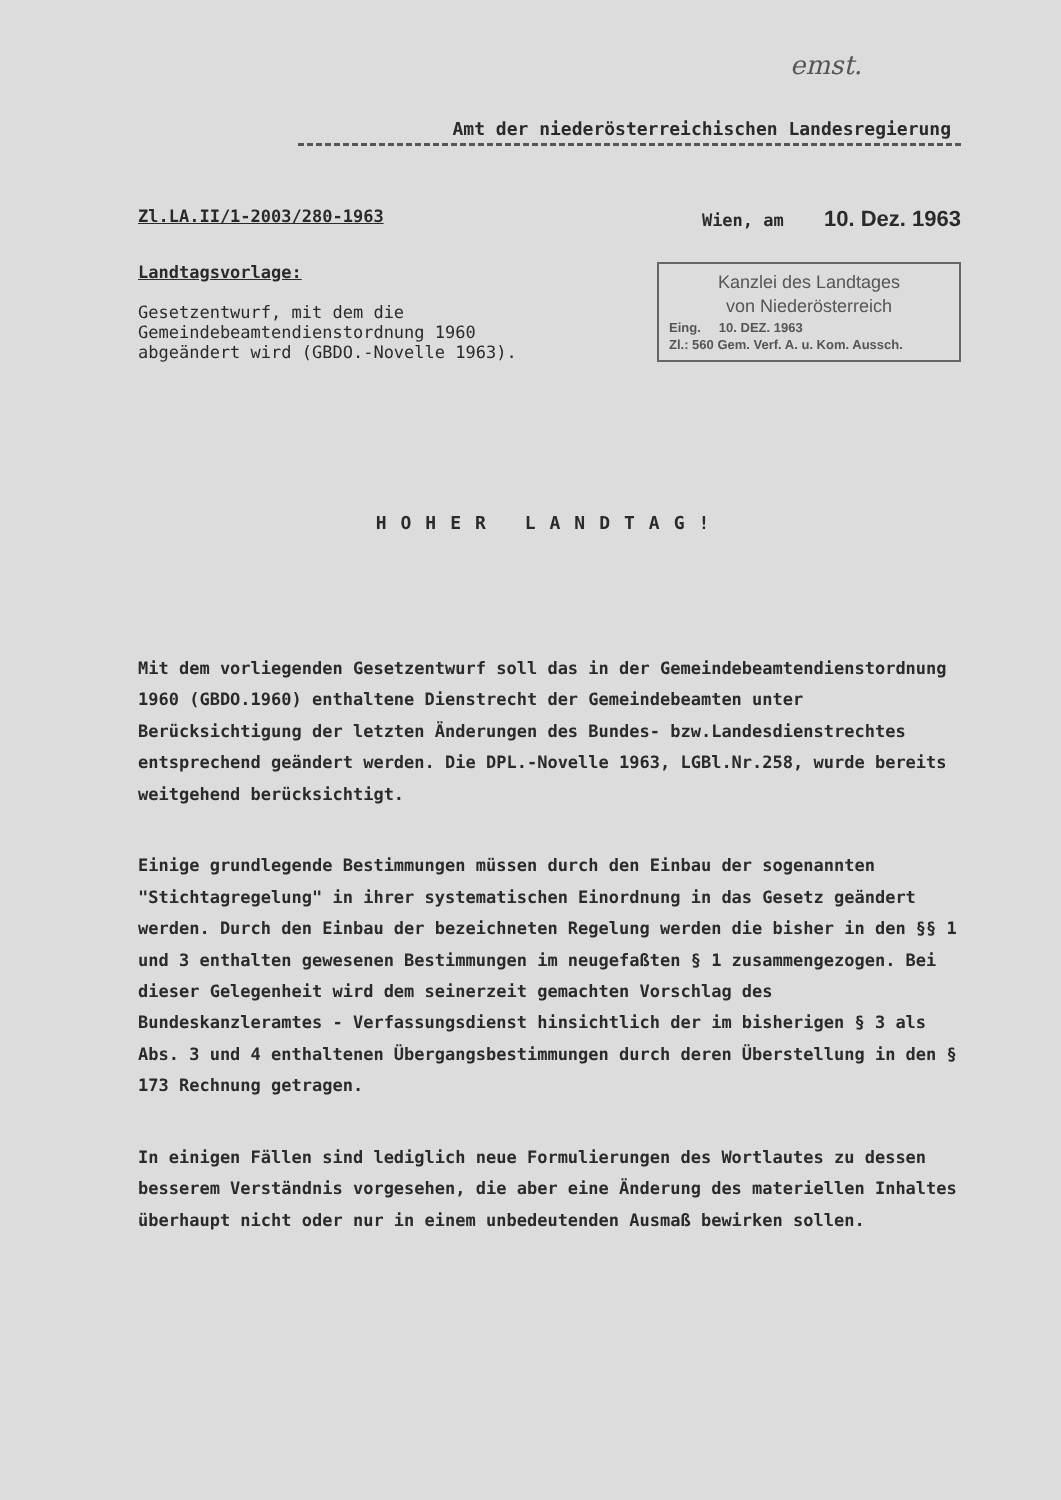emst.
Amt der niederösterreichischen Landesregierung
Zl.LA.II/1-2003/280-1963 Wien, am 10. Dez. 1963
Landtagsvorlage:
Gesetzentwurf, mit dem die Gemeindebeamtendienstordnung 1960 abgeändert wird (GBDO.-Novelle 1963).
Kanzlei des Landtages
von Niederösterreich
Eing. 10. DEZ. 1963
Zl.: 560 Gem. Verf. A. u. Kom. Aussch.
HOHER LANDTAG!
Mit dem vorliegenden Gesetzentwurf soll das in der Gemeindebeamtendienstordnung 1960 (GBDO.1960) enthaltene Dienstrecht der Gemeindebeamten unter Berücksichtigung der letzten Änderungen des Bundes- bzw.Landesdienstrechtes entsprechend geändert werden. Die DPL.-Novelle 1963, LGBl.Nr.258, wurde bereits weitgehend berücksichtigt.
Einige grundlegende Bestimmungen müssen durch den Einbau der sogenannten "Stichtagregelung" in ihrer systematischen Einordnung in das Gesetz geändert werden. Durch den Einbau der bezeichneten Regelung werden die bisher in den §§ 1 und 3 enthalten gewesenen Bestimmungen im neugefaßten § 1 zusammengezogen. Bei dieser Gelegenheit wird dem seinerzeit gemachten Vorschlag des Bundeskanzleramtes - Verfassungsdienst hinsichtlich der im bisherigen § 3 als Abs. 3 und 4 enthaltenen Übergangsbestimmungen durch deren Überstellung in den § 173 Rechnung getragen.
In einigen Fällen sind lediglich neue Formulierungen des Wortlautes zu dessen besserem Verständnis vorgesehen, die aber eine Änderung des materiellen Inhaltes überhaupt nicht oder nur in einem unbedeutenden Ausmaß bewirken sollen.